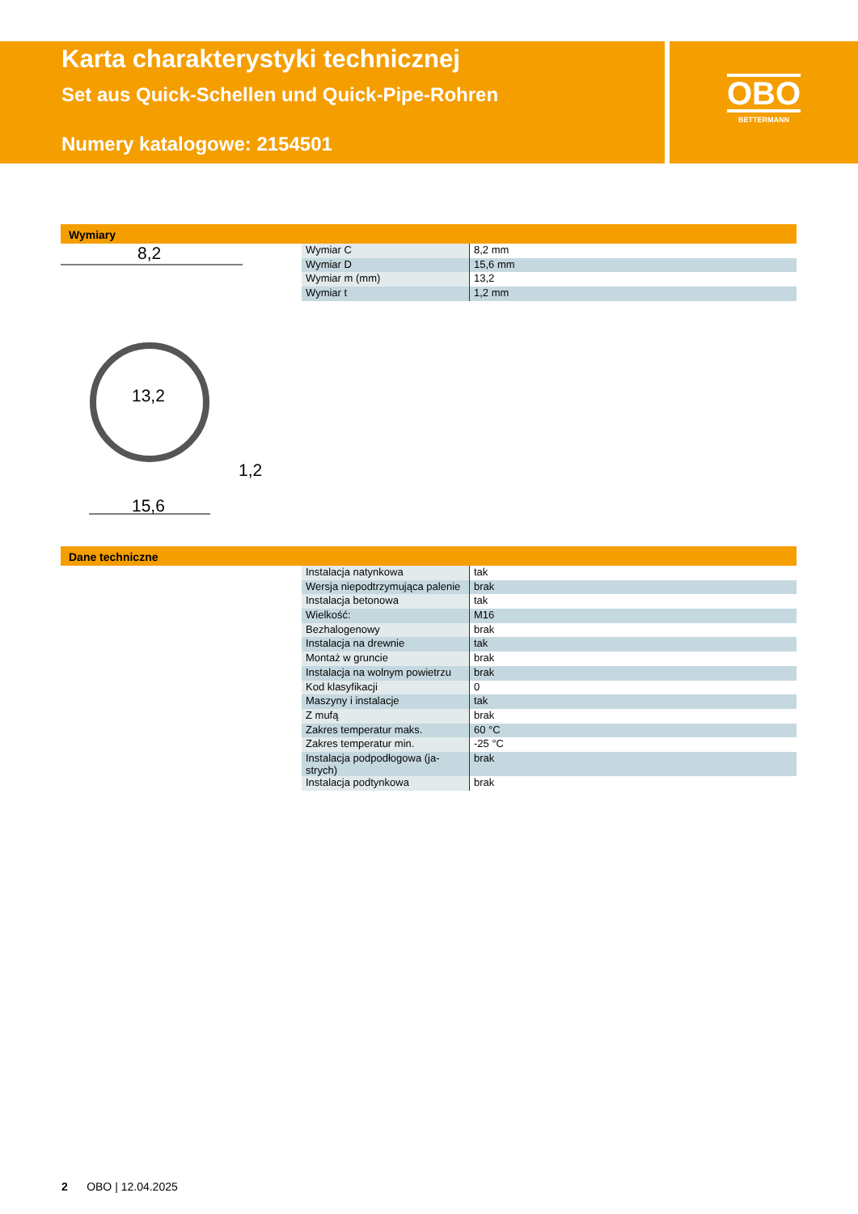Karta charakterystyki technicznej
Set aus Quick-Schellen und Quick-Pipe-Rohren
Numery katalogowe: 2154501
OBO
BETTERMANN
Wymiary
8,2
13,2
1,2
15,6
| Wymiar C | 8,2 mm |
| Wymiar D | 15,6 mm |
| Wymiar m (mm) | 13,2 |
| Wymiar t | 1,2 mm |
Dane techniczne
| Instalacja natynkowa | tak |
| Wersja niepodtrzymująca palenie | brak |
| Instalacja betonowa | tak |
| Wielkość: | M16 |
| Bezhalogenowy | brak |
| Instalacja na drewnie | tak |
| Montaż w gruncie | brak |
| Instalacja na wolnym powietrzu | brak |
| Kod klasyfikacji | 0 |
| Maszyny i instalacje | tak |
| Z mufą | brak |
| Zakres temperatur maks. | 60 °C |
| Zakres temperatur min. | -25 °C |
| Instalacja podpodłogowa (ja-strych) | brak |
| Instalacja podtynkowa | brak |
2 OBO | 12.04.2025